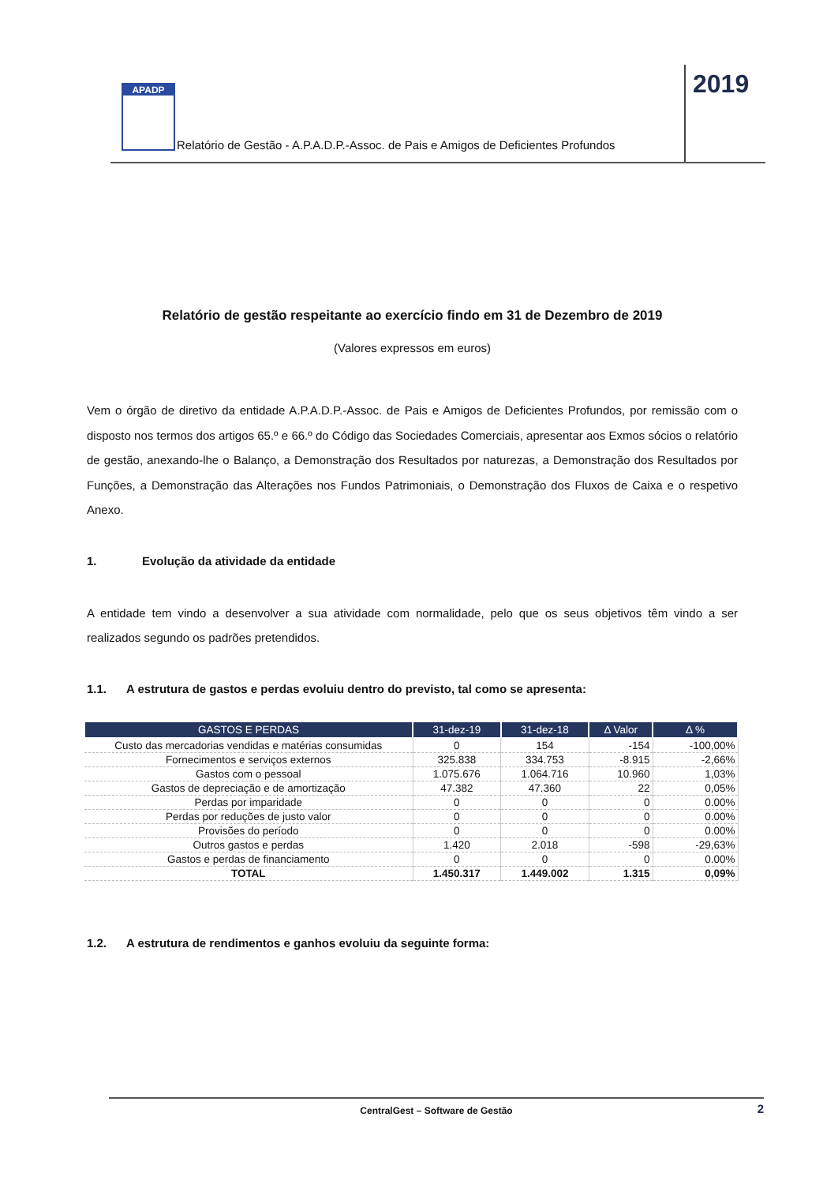APADP
Relatório de Gestão - A.P.A.D.P.-Assoc. de Pais e Amigos de Deficientes Profundos
2019
Relatório de gestão respeitante ao exercício findo em 31 de Dezembro de 2019
(Valores expressos em euros)
Vem o órgão de diretivo da entidade A.P.A.D.P.-Assoc. de Pais e Amigos de Deficientes Profundos, por remissão com o disposto nos termos dos artigos 65.º e 66.º do Código das Sociedades Comerciais, apresentar aos Exmos sócios o relatório de gestão, anexando-lhe o Balanço, a Demonstração dos Resultados por naturezas, a Demonstração dos Resultados por Funções, a Demonstração das Alterações nos Fundos Patrimoniais, o Demonstração dos Fluxos de Caixa e o respetivo Anexo.
1. Evolução da atividade da entidade
A entidade tem vindo a desenvolver a sua atividade com normalidade, pelo que os seus objetivos têm vindo a ser realizados segundo os padrões pretendidos.
1.1. A estrutura de gastos e perdas evoluiu dentro do previsto, tal como se apresenta:
| GASTOS E PERDAS | 31-dez-19 | 31-dez-18 | Δ Valor | Δ % |
| --- | --- | --- | --- | --- |
| Custo das mercadorias vendidas e matérias consumidas | 0 | 154 | -154 | -100,00% |
| Fornecimentos e serviços externos | 325.838 | 334.753 | -8.915 | -2,66% |
| Gastos com o pessoal | 1.075.676 | 1.064.716 | 10.960 | 1,03% |
| Gastos de depreciação e de amortização | 47.382 | 47.360 | 22 | 0,05% |
| Perdas por imparidade | 0 | 0 | 0 | 0.00% |
| Perdas por reduções de justo valor | 0 | 0 | 0 | 0.00% |
| Provisões do período | 0 | 0 | 0 | 0.00% |
| Outros gastos e perdas | 1.420 | 2.018 | -598 | -29,63% |
| Gastos e perdas de financiamento | 0 | 0 | 0 | 0.00% |
| TOTAL | 1.450.317 | 1.449.002 | 1.315 | 0,09% |
1.2. A estrutura de rendimentos e ganhos evoluiu da seguinte forma:
CentralGest – Software de Gestão 2